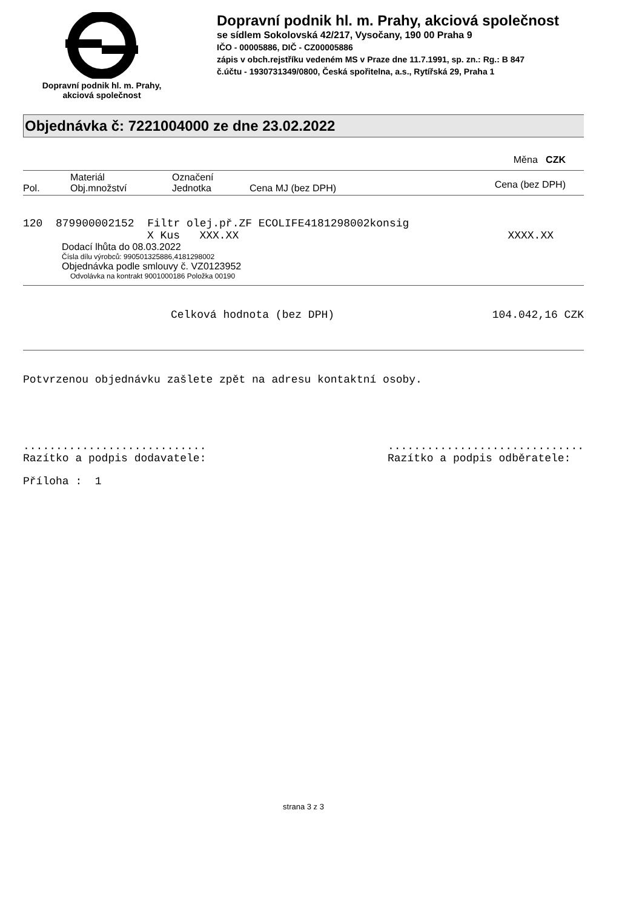Dopravní podnik hl. m. Prahy,
akciová společnost
Dopravní podnik hl. m. Prahy, akciová společnost
se sídlem Sokolovská 42/217, Vysočany, 190 00 Praha 9
IČO - 00005886, DIČ - CZ00005886
zápis v obch.rejstříku vedeném MS v Praze dne 11.7.1991, sp. zn.: Rg.: B 847
č.účtu - 1930731349/0800, Česká spořitelna, a.s., Rytířská 29, Praha 1
Objednávka č: 7221004000 ze dne 23.02.2022
Měna CZK
| Pol. | Materiál Obj.množství | Označení Jednotka | Cena MJ (bez DPH) | Cena (bez DPH) |
120 879900002152 Filtr olej.př.ZF ECOLIFE4181298002konsig
X Kus XXX.XX XXXX.XX
Dodací lhůta do 08.03.2022
Čísla dílu výrobců: 990501325886,4181298002
Objednávka podle smlouvy č. VZ0123952
Odvolávka na kontrakt 9001000186 Položka 00190
Celková hodnota (bez DPH) 104.042,16 CZK
Potvrzenou objednávku zašlete zpět na adresu kontaktní osoby.
............................
Razítko a podpis dodavatele:
..............................
Razítko a podpis odběratele:
Příloha : 1
strana 3 z 3